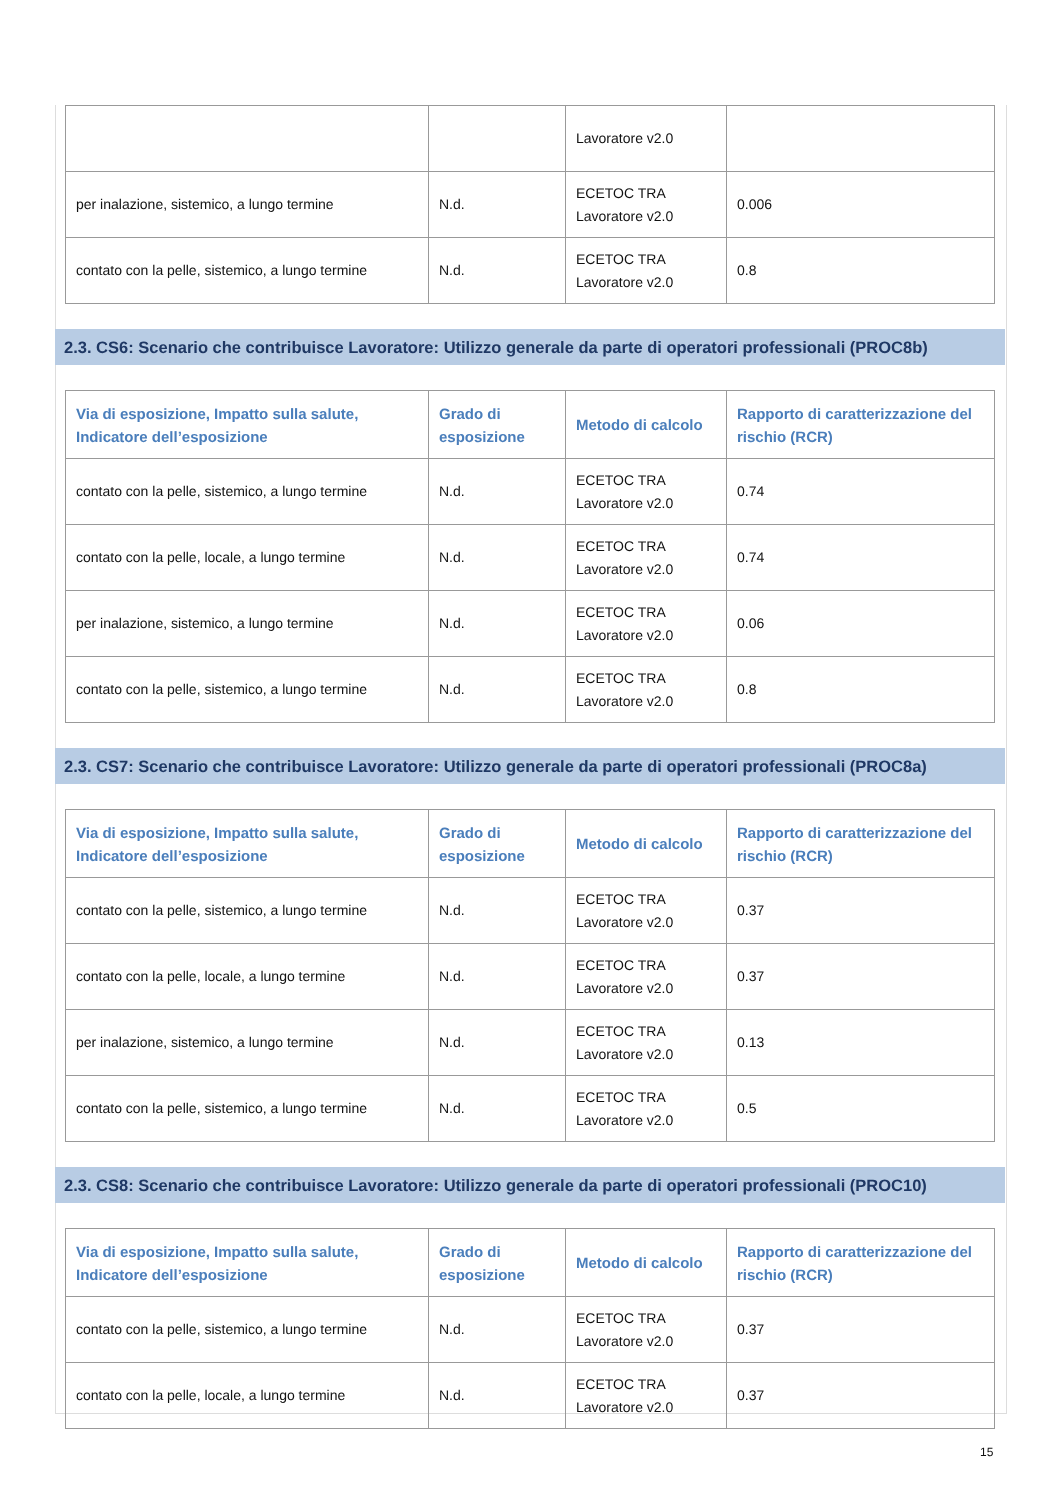| | | Lavoratore v2.0 | |
| per inalazione, sistemico, a lungo termine | N.d. | ECETOC TRA Lavoratore v2.0 | 0.006 |
| contato con la pelle, sistemico, a lungo termine | N.d. | ECETOC TRA Lavoratore v2.0 | 0.8 |
2.3. CS6: Scenario che contribuisce Lavoratore: Utilizzo generale da parte di operatori professionali (PROC8b)
| Via di esposizione, Impatto sulla salute, Indicatore dell’esposizione | Grado di esposizione | Metodo di calcolo | Rapporto di caratterizzazione del rischio (RCR) |
| --- | --- | --- | --- |
| contato con la pelle, sistemico, a lungo termine | N.d. | ECETOC TRA Lavoratore v2.0 | 0.74 |
| contato con la pelle, locale, a lungo termine | N.d. | ECETOC TRA Lavoratore v2.0 | 0.74 |
| per inalazione, sistemico, a lungo termine | N.d. | ECETOC TRA Lavoratore v2.0 | 0.06 |
| contato con la pelle, sistemico, a lungo termine | N.d. | ECETOC TRA Lavoratore v2.0 | 0.8 |
2.3. CS7: Scenario che contribuisce Lavoratore: Utilizzo generale da parte di operatori professionali (PROC8a)
| Via di esposizione, Impatto sulla salute, Indicatore dell’esposizione | Grado di esposizione | Metodo di calcolo | Rapporto di caratterizzazione del rischio (RCR) |
| --- | --- | --- | --- |
| contato con la pelle, sistemico, a lungo termine | N.d. | ECETOC TRA Lavoratore v2.0 | 0.37 |
| contato con la pelle, locale, a lungo termine | N.d. | ECETOC TRA Lavoratore v2.0 | 0.37 |
| per inalazione, sistemico, a lungo termine | N.d. | ECETOC TRA Lavoratore v2.0 | 0.13 |
| contato con la pelle, sistemico, a lungo termine | N.d. | ECETOC TRA Lavoratore v2.0 | 0.5 |
2.3. CS8: Scenario che contribuisce Lavoratore: Utilizzo generale da parte di operatori professionali (PROC10)
| Via di esposizione, Impatto sulla salute, Indicatore dell’esposizione | Grado di esposizione | Metodo di calcolo | Rapporto di caratterizzazione del rischio (RCR) |
| --- | --- | --- | --- |
| contato con la pelle, sistemico, a lungo termine | N.d. | ECETOC TRA Lavoratore v2.0 | 0.37 |
| contato con la pelle, locale, a lungo termine | N.d. | ECETOC TRA Lavoratore v2.0 | 0.37 |
15